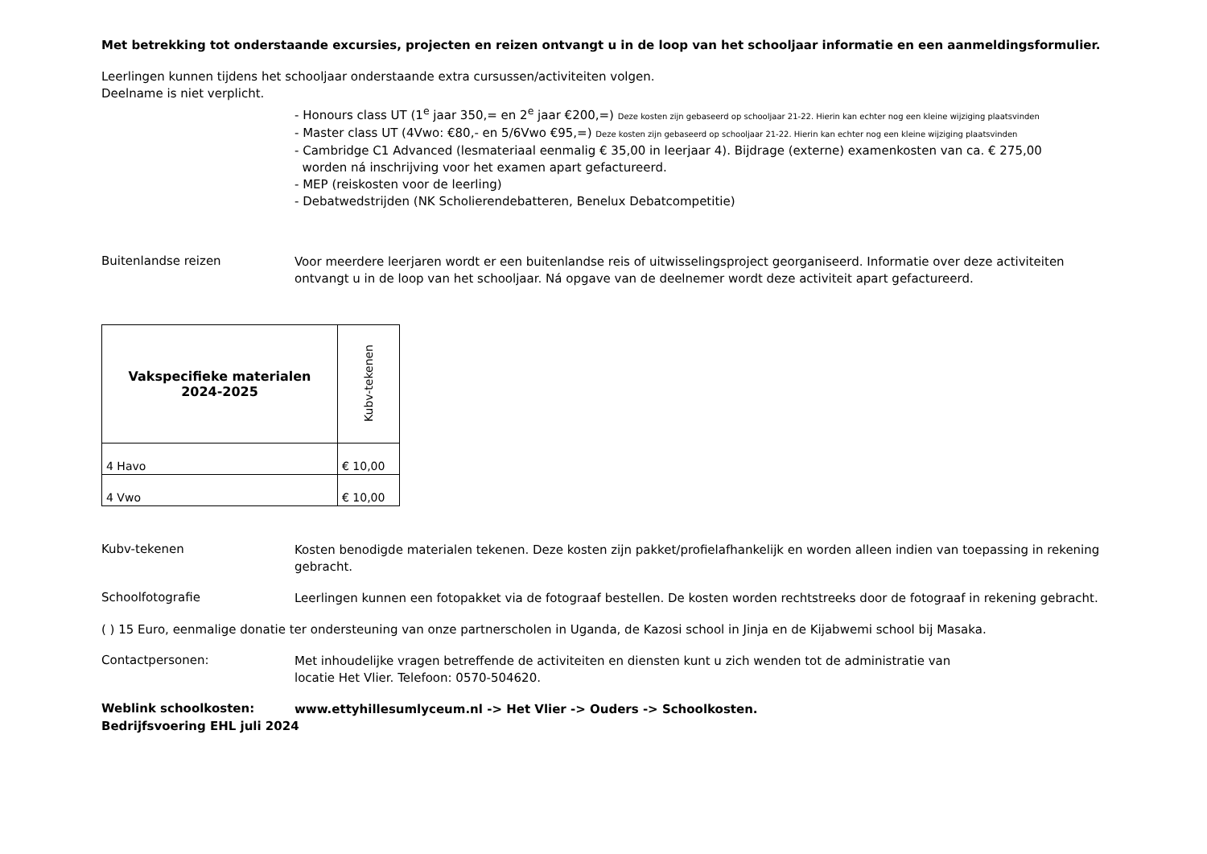Met betrekking tot onderstaande excursies, projecten en reizen ontvangt u in de loop van het schooljaar informatie en een aanmeldingsformulier.
Leerlingen kunnen tijdens het schooljaar onderstaande extra cursussen/activiteiten volgen.
Deelname is niet verplicht.
- Honours class UT (1<sup>e</sup> jaar 350,= en 2<sup>e</sup> jaar €200,=) Deze kosten zijn gebaseerd op schooljaar 21-22. Hierin kan echter nog een kleine wijziging plaatsvinden
- Master class UT (4Vwo: €80,- en 5/6Vwo €95,=) Deze kosten zijn gebaseerd op schooljaar 21-22. Hierin kan echter nog een kleine wijziging plaatsvinden
- Cambridge C1 Advanced (lesmateriaal eenmalig € 35,00 in leerjaar 4). Bijdrage (externe) examenkosten van ca. € 275,00
worden ná inschrijving voor het examen apart gefactureerd.
- MEP (reiskosten voor de leerling)
- Debatwedstrijden (NK Scholierendebatteren, Benelux Debatcompetitie)
Buitenlandse reizen
Voor meerdere leerjaren wordt er een buitenlandse reis of uitwisselingsproject georganiseerd. Informatie over deze activiteiten ontvangt u in de loop van het schooljaar. Ná opgave van de deelnemer wordt deze activiteit apart gefactureerd.
| Vakspecifieke materialen 2024-2025 | Kubv-tekenen |
| 4 Havo | € 10,00 |
| 4 Vwo | € 10,00 |
Kubv-tekenen
Kosten benodigde materialen tekenen. Deze kosten zijn pakket/profielafhankelijk en worden alleen indien van toepassing in rekening gebracht.
Schoolfotografie
Leerlingen kunnen een fotopakket via de fotograaf bestellen. De kosten worden rechtstreeks door de fotograaf in rekening gebracht.
( ) 15 Euro, eenmalige donatie ter ondersteuning van onze partnerscholen in Uganda, de Kazosi school in Jinja en de Kijabwemi school bij Masaka.
Contactpersonen:
Met inhoudelijke vragen betreffende de activiteiten en diensten kunt u zich wenden tot de administratie van
locatie Het Vlier. Telefoon: 0570-504620.
Weblink schoolkosten:
www.ettyhillesumlyceum.nl -> Het Vlier -> Ouders -> Schoolkosten.
Bedrijfsvoering EHL juli 2024